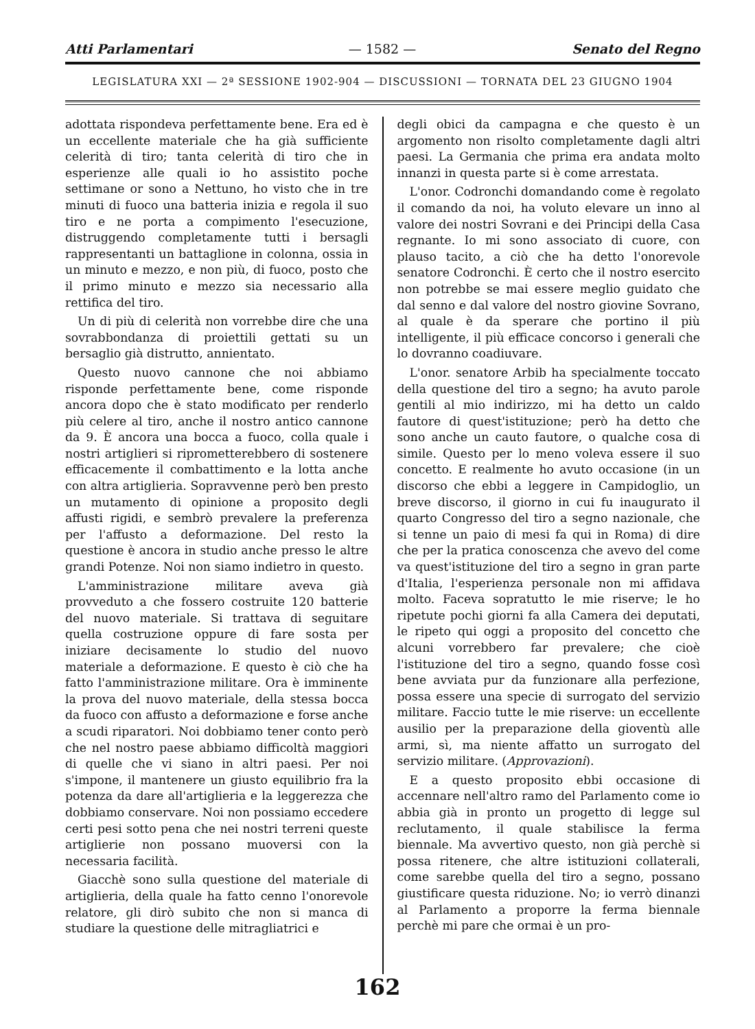Atti Parlamentari — 1582 — Senato del Regno
LEGISLATURA XXI — 2ª SESSIONE 1902-904 — DISCUSSIONI — TORNATA DEL 23 GIUGNO 1904
adottata rispondeva perfettamente bene. Era ed è un eccellente materiale che ha già sufficiente celerità di tiro; tanta celerità di tiro che in esperienze alle quali io ho assistito poche settimane or sono a Nettuno, ho visto che in tre minuti di fuoco una batteria inizia e regola il suo tiro e ne porta a compimento l'esecuzione, distruggendo completamente tutti i bersagli rappresentanti un battaglione in colonna, ossia in un minuto e mezzo, e non più, di fuoco, posto che il primo minuto e mezzo sia necessario alla rettifica del tiro.
Un di più di celerità non vorrebbe dire che una sovrabbondanza di proiettili gettati su un bersaglio già distrutto, annientato.
Questo nuovo cannone che noi abbiamo risponde perfettamente bene, come risponde ancora dopo che è stato modificato per renderlo più celere al tiro, anche il nostro antico cannone da 9. È ancora una bocca a fuoco, colla quale i nostri artiglieri si riprometterebbero di sostenere efficacemente il combattimento e la lotta anche con altra artiglieria. Sopravvenne però ben presto un mutamento di opinione a proposito degli affusti rigidi, e sembrò prevalere la preferenza per l'affusto a deformazione. Del resto la questione è ancora in studio anche presso le altre grandi Potenze. Noi non siamo indietro in questo.
L'amministrazione militare aveva già provveduto a che fossero costruite 120 batterie del nuovo materiale. Si trattava di seguitare quella costruzione oppure di fare sosta per iniziare decisamente lo studio del nuovo materiale a deformazione. E questo è ciò che ha fatto l'amministrazione militare. Ora è imminente la prova del nuovo materiale, della stessa bocca da fuoco con affusto a deformazione e forse anche a scudi riparatori. Noi dobbiamo tener conto però che nel nostro paese abbiamo difficoltà maggiori di quelle che vi siano in altri paesi. Per noi s'impone, il mantenere un giusto equilibrio fra la potenza da dare all'artiglieria e la leggerezza che dobbiamo conservare. Noi non possiamo eccedere certi pesi sotto pena che nei nostri terreni queste artiglierie non possano muoversi con la necessaria facilità.
Giacchè sono sulla questione del materiale di artiglieria, della quale ha fatto cenno l'onorevole relatore, gli dirò subito che non si manca di studiare la questione delle mitragliatrici e
degli obici da campagna e che questo è un argomento non risolto completamente dagli altri paesi. La Germania che prima era andata molto innanzi in questa parte si è come arrestata.
L'onor. Codronchi domandando come è regolato il comando da noi, ha voluto elevare un inno al valore dei nostri Sovrani e dei Principi della Casa regnante. Io mi sono associato di cuore, con plauso tacito, a ciò che ha detto l'onorevole senatore Codronchi. È certo che il nostro esercito non potrebbe se mai essere meglio guidato che dal senno e dal valore del nostro giovine Sovrano, al quale è da sperare che portino il più intelligente, il più efficace concorso i generali che lo dovranno coadiuvare.
L'onor. senatore Arbib ha specialmente toccato della questione del tiro a segno; ha avuto parole gentili al mio indirizzo, mi ha detto un caldo fautore di quest'istituzione; però ha detto che sono anche un cauto fautore, o qualche cosa di simile. Questo per lo meno voleva essere il suo concetto. E realmente ho avuto occasione (in un discorso che ebbi a leggere in Campidoglio, un breve discorso, il giorno in cui fu inaugurato il quarto Congresso del tiro a segno nazionale, che si tenne un paio di mesi fa qui in Roma) di dire che per la pratica conoscenza che avevo del come va quest'istituzione del tiro a segno in gran parte d'Italia, l'esperienza personale non mi affidava molto. Faceva sopratutto le mie riserve; le ho ripetute pochi giorni fa alla Camera dei deputati, le ripeto qui oggi a proposito del concetto che alcuni vorrebbero far prevalere; che cioè l'istituzione del tiro a segno, quando fosse così bene avviata pur da funzionare alla perfezione, possa essere una specie di surrogato del servizio militare. Faccio tutte le mie riserve: un eccellente ausilio per la preparazione della gioventù alle armi, sì, ma niente affatto un surrogato del servizio militare. (Approvazioni).
E a questo proposito ebbi occasione di accennare nell'altro ramo del Parlamento come io abbia già in pronto un progetto di legge sul reclutamento, il quale stabilisce la ferma biennale. Ma avvertivo questo, non già perchè si possa ritenere, che altre istituzioni collaterali, come sarebbe quella del tiro a segno, possano giustificare questa riduzione. No; io verrò dinanzi al Parlamento a proporre la ferma biennale perchè mi pare che ormai è un pro-
162